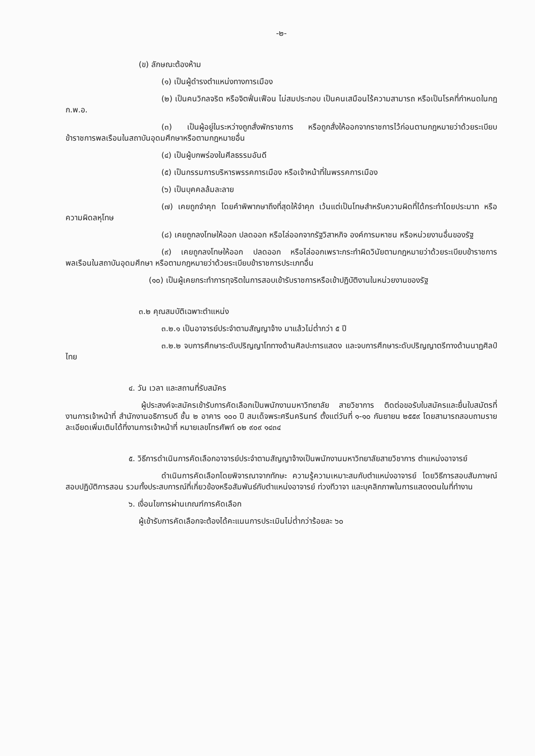-๒-
(ข) ลักษณะต้องห้าม
(๑) เป็นผู้ดำรงตำแหน่งทางการเมือง
(๒) เป็นคนวิกลจริต หรือจิตฟั่นเฟือน ไม่สมประกอบ เป็นคนเสมือนไร้ความสามารถ หรือเป็นโรคที่กำหนดในกฎ ก.พ.อ.
(๓) เป็นผู้อยู่ในระหว่างถูกสั่งพักราชการ หรือถูกสั่งให้ออกจากราชการไว้ก่อนตามกฎหมายว่าด้วยระเบียบข้าราชการพลเรือนในสถาบันอุดมศึกษาหรือตามกฎหมายอื่น
(๔) เป็นผู้บกพร่องในศีลธรรมอันดี
(๕) เป็นกรรมการบริหารพรรคการเมือง หรือเจ้าหน้าที่ในพรรคการเมือง
(๖) เป็นบุคคลล้มละลาย
(๗) เคยถูกจำคุก โดยคำพิพากษาถึงที่สุดให้จำคุก เว้นแต่เป็นโทษสำหรับความผิดที่ได้กระทำโดยประมาท หรือความผิดลหุโทษ
(๘) เคยถูกลงโทษให้ออก ปลดออก หรือไล่ออกจากรัฐวิสาหกิจ องค์การมหาชน หรือหน่วยงานอื่นของรัฐ
(๙) เคยถูกลงโทษให้ออก ปลดออก หรือไล่ออกเพราะกระทำผิดวินัยตามกฎหมายว่าด้วยระเบียบข้าราชการพลเรือนในสถาบันอุดมศึกษา หรือตามกฎหมายว่าด้วยระเบียบข้าราชการประเภทอื่น
(๑๐) เป็นผู้เคยกระทำการทุจริตในการสอบเข้ารับราชการหรือเข้าปฏิบัติงานในหน่วยงานของรัฐ
๓.๒ คุณสมบัติเฉพาะตำแหน่ง
๓.๒.๑ เป็นอาจารย์ประจำตามสัญญาจ้าง มาแล้วไม่ต่ำกว่า ๕ ปี
๓.๒.๒ จบการศึกษาระดับปริญญาโททางด้านศิลปะการแสดง และจบการศึกษาระดับปริญญาตรีทางด้านนาฏศิลป์ไทย
๔. วัน เวลา และสถานที่รับสมัคร
ผู้ประสงค์จะสมัครเข้ารับการคัดเลือกเป็นพนักงานมหาวิทยาลัย สายวิชาการ ติดต่อขอรับใบสมัครและยื่นใบสมัตรที่งานการเจ้าหน้าที่ สำนักงานอธิการบดี ชั้น ๒ อาคาร ๑๐๐ ปี สมเด็จพระศรีนครินทร์ ตั้งแต่วันที่ ๑-๑๐ กันยายน ๒๕๕๙ โดยสามารถสอบถามรายละเอียดเพิ่มเติมได้ที่งานการเจ้าหน้าที่ หมายเลขโทรศัพท์ ๐๒ ๙๐๙ ๑๔๓๔
๕. วิธีการดำเนินการคัดเลือกอาจารย์ประจำตามสัญญาจ้างเป็นพนักงานมหาวิทยาลัยสายวิชาการ ตำแหน่งอาจารย์
ดำเนินการคัดเลือกโดยพิจารณาจากทักษะ ความรู้ความเหมาะสมกับตำแหน่งอาจารย์ โดยวิธีการสอบสัมภาษณ์ สอบปฏิบัติการสอน รวมทั้งประสบการณ์ที่เกี่ยวข้องหรือสัมพันธ์กับตำแหน่งอาจารย์ ท่วงทีวาจา และบุคลิกภาพในการแสดงตนในที่ทำงาน
๖. เงื่อนไขการผ่านเกณฑ์การคัดเลือก
ผู้เข้ารับการคัดเลือกจะต้องได้คะแนนการประเมินไม่ต่ำกว่าร้อยละ ๖๐